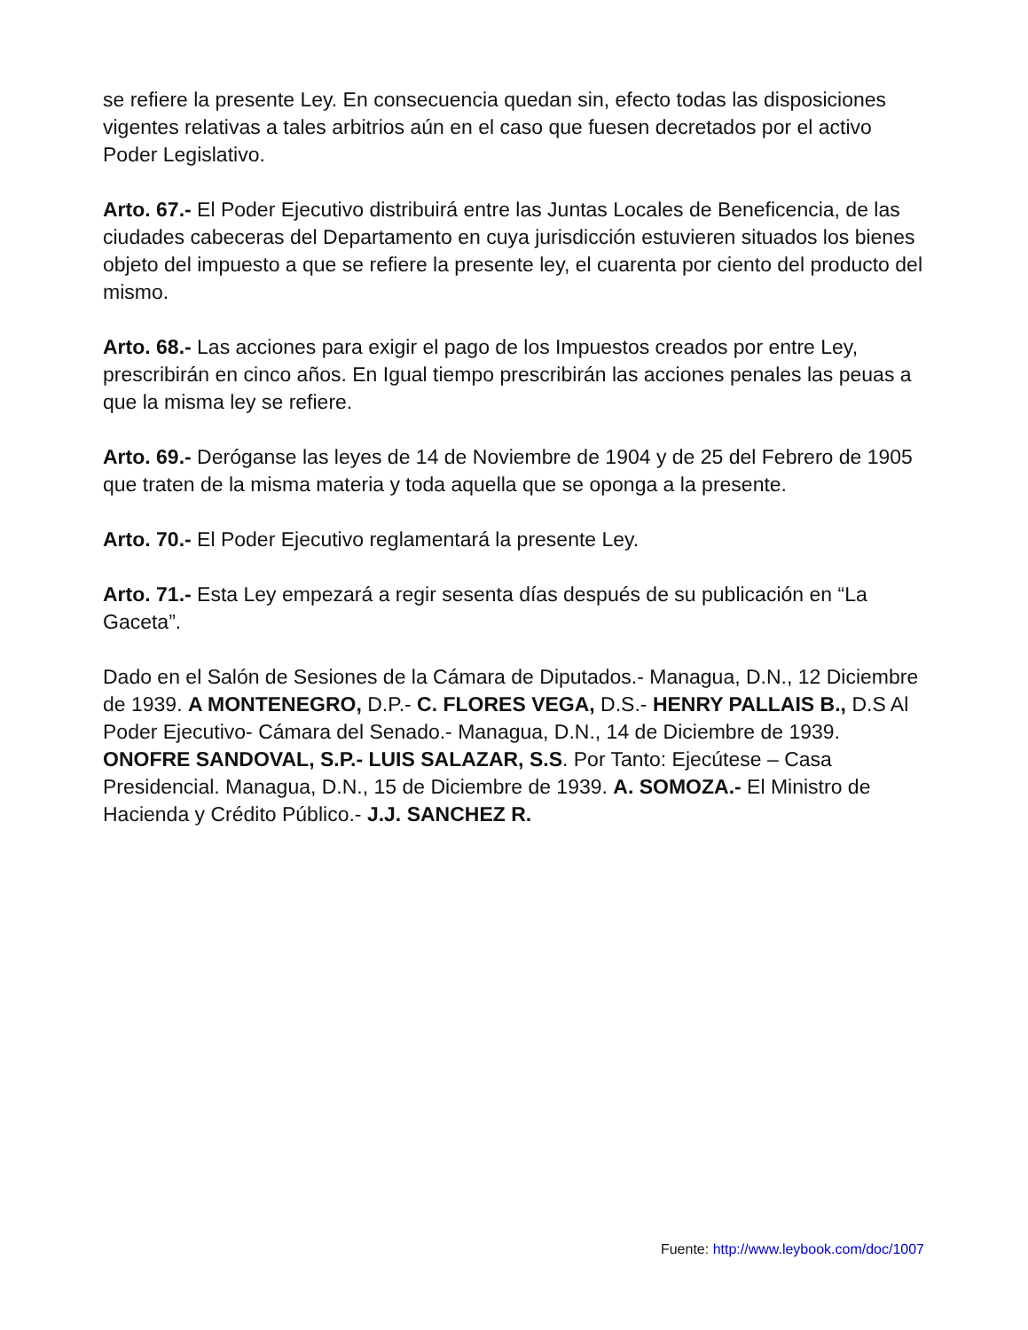se refiere la presente Ley. En consecuencia quedan sin, efecto todas las disposiciones vigentes relativas a tales arbitrios aún en el caso que fuesen decretados por el activo Poder Legislativo.
Arto. 67.- El Poder Ejecutivo distribuirá entre las Juntas Locales de Beneficencia, de las ciudades cabeceras del Departamento en cuya jurisdicción estuvieren situados los bienes objeto del impuesto a que se refiere la presente ley, el cuarenta por ciento del producto del mismo.
Arto. 68.- Las acciones para exigir el pago de los Impuestos creados por entre Ley, prescribirán en cinco años. En Igual tiempo prescribirán las acciones penales las peuas a que la misma ley se refiere.
Arto. 69.- Deróganse las leyes de 14 de Noviembre de 1904 y de 25 del Febrero de 1905 que traten de la misma materia y toda aquella que se oponga a la presente.
Arto. 70.- El Poder Ejecutivo reglamentará la presente Ley.
Arto. 71.- Esta Ley empezará a regir sesenta días después de su publicación en “La Gaceta”.
Dado en el Salón de Sesiones de la Cámara de Diputados.- Managua, D.N., 12 Diciembre de 1939. A MONTENEGRO, D.P.- C. FLORES VEGA, D.S.- HENRY PALLAIS B., D.S Al Poder Ejecutivo- Cámara del Senado.- Managua, D.N., 14 de Diciembre de 1939. ONOFRE SANDOVAL, S.P.- LUIS SALAZAR, S.S. Por Tanto: Ejecútese – Casa Presidencial. Managua, D.N., 15 de Diciembre de 1939. A. SOMOZA.- El Ministro de Hacienda y Crédito Público.- J.J. SANCHEZ R.
Fuente: http://www.leybook.com/doc/1007